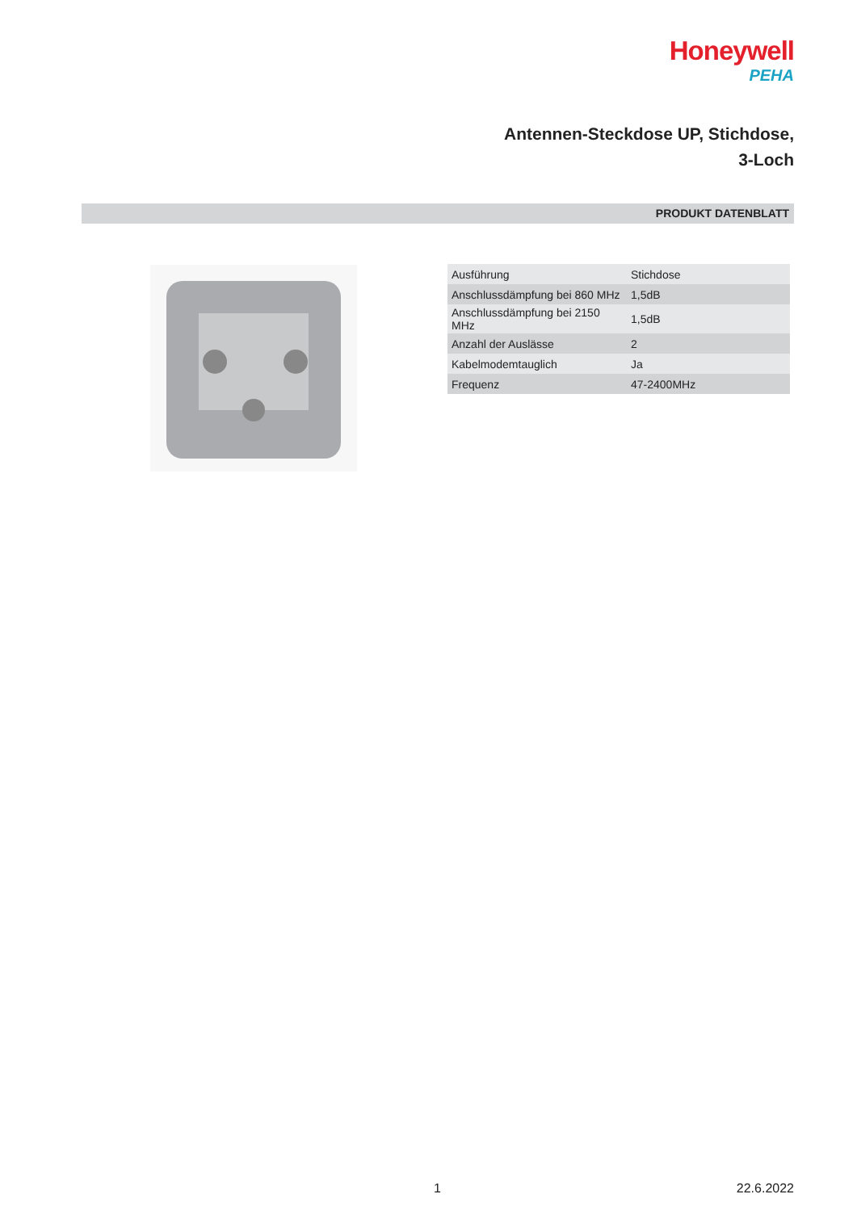Honeywell
PEHA
Antennen-Steckdose UP, Stichdose,
3-Loch
PRODUKT DATENBLATT
| Ausführung | Stichdose |
| Anschlussdämpfung bei 860 MHz | 1,5dB |
| Anschlussdämpfung bei 2150 MHz | 1,5dB |
| Anzahl der Auslässe | 2 |
| Kabelmodemtauglich | Ja |
| Frequenz | 47-2400MHz |
1 22.6.2022